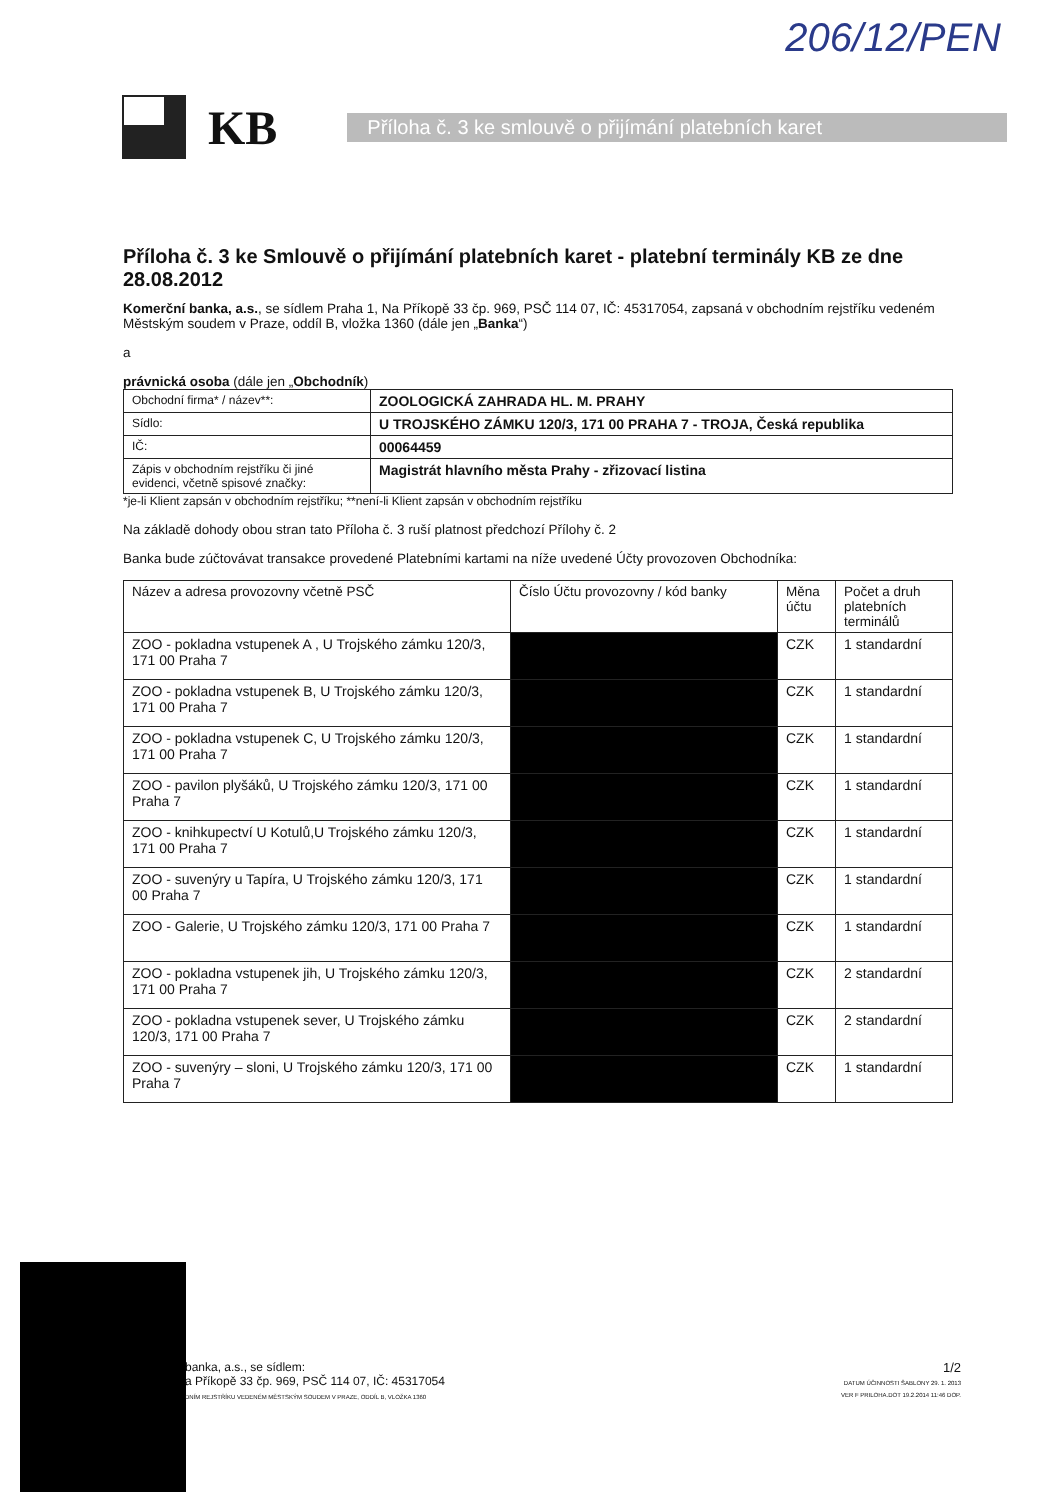206/12/PEN
KB
Příloha č. 3 ke smlouvě o přijímání platebních karet
Příloha č. 3 ke Smlouvě o přijímání platebních karet - platební terminály KB ze dne 28.08.2012
Komerční banka, a.s., se sídlem Praha 1, Na Příkopě 33 čp. 969, PSČ 114 07, IČ: 45317054, zapsaná v obchodním rejstříku vedeném Městským soudem v Praze, oddíl B, vložka 1360 (dále jen „Banka“)
a
právnická osoba (dále jen „Obchodník)
| Obchodní firma* / název**: | ZOOLOGICKÁ ZAHRADA HL. M. PRAHY |
| Sídlo: | U TROJSKÉHO ZÁMKU 120/3, 171 00 PRAHA 7 - TROJA, Česká republika |
| IČ: | 00064459 |
| Zápis v obchodním rejstříku či jiné evidenci, včetně spisové značky: | Magistrát hlavního města Prahy - zřizovací listina |
*je-li Klient zapsán v obchodním rejstříku; **není-li Klient zapsán v obchodním rejstříku
Na základě dohody obou stran tato Příloha č. 3 ruší platnost předchozí Přílohy č. 2
Banka bude zúčtovávat transakce provedené Platebními kartami na níže uvedené Účty provozoven Obchodníka:
| Název a adresa provozovny včetně PSČ | Číslo Účtu provozovny / kód banky | Měna účtu | Počet a druh platebních terminálů |
| --- | --- | --- | --- |
| ZOO - pokladna vstupenek A , U Trojského zámku 120/3, 171 00 Praha 7 | | CZK | 1 standardní |
| ZOO - pokladna vstupenek B, U Trojského zámku 120/3, 171 00 Praha 7 | | CZK | 1 standardní |
| ZOO - pokladna vstupenek C, U Trojského zámku 120/3, 171 00 Praha 7 | | CZK | 1 standardní |
| ZOO - pavilon plyšáků, U Trojského zámku 120/3, 171 00 Praha 7 | | CZK | 1 standardní |
| ZOO - knihkupectví U Kotulů,U Trojského zámku 120/3, 171 00 Praha 7 | | CZK | 1 standardní |
| ZOO - suvenýry u Tapíra, U Trojského zámku 120/3, 171 00 Praha 7 | | CZK | 1 standardní |
| ZOO - Galerie, U Trojského zámku 120/3, 171 00 Praha 7 | | CZK | 1 standardní |
| ZOO - pokladna vstupenek jih, U Trojského zámku 120/3, 171 00 Praha 7 | | CZK | 2 standardní |
| ZOO - pokladna vstupenek sever, U Trojského zámku 120/3, 171 00 Praha 7 | | CZK | 2 standardní |
| ZOO - suvenýry – sloni, U Trojského zámku 120/3, 171 00 Praha 7 | | CZK | 1 standardní |
banka, a.s., se sídlem:
a Příkopě 33 čp. 969, PSČ 114 07, IČ: 45317054
DNÍM REJSTŘÍKU VEDENÉM MĚSTSKÝM SOUDEM V PRAZE, ODDÍL B, VLOŽKA 1360
1/2
DATUM ÚČINNOSTI ŠABLONY 29. 1. 2013
VER F PRILOHA.DOT 19.2.2014 11:46 DOP.